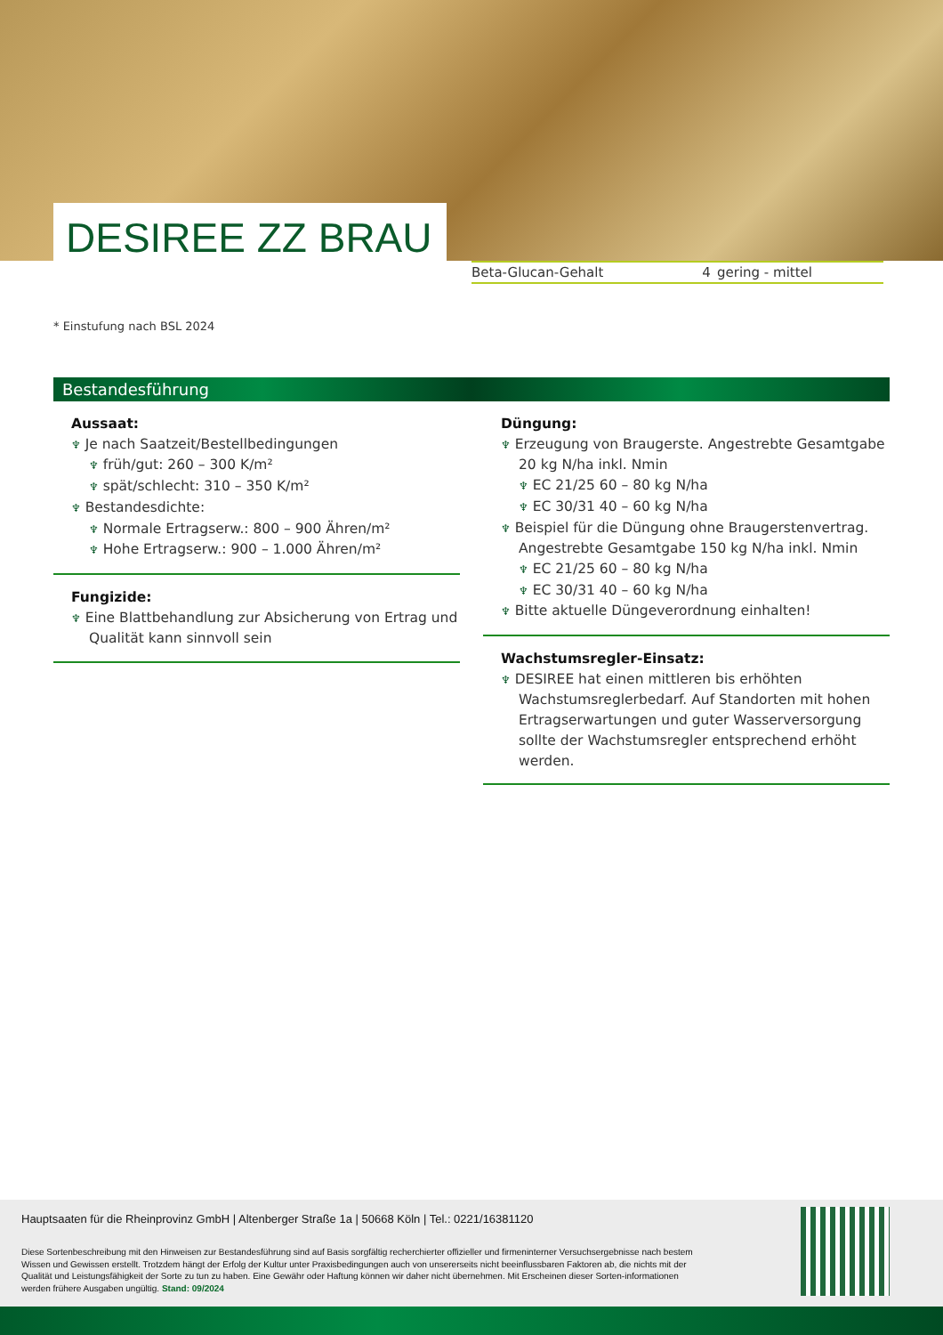DESIREE ZZ BRAU
| Beta-Glucan-Gehalt | 4 | gering - mittel |
* Einstufung nach BSL 2024
Bestandesführung
Aussaat:
♆ Je nach Saatzeit/Bestellbedingungen
♆ früh/gut: 260 – 300 K/m²
♆ spät/schlecht: 310 – 350 K/m²
♆ Bestandesdichte:
♆ Normale Ertragserw.: 800 – 900 Ähren/m²
♆ Hohe Ertragserw.: 900 – 1.000 Ähren/m²
Fungizide:
♆ Eine Blattbehandlung zur Absicherung von Ertrag und Qualität kann sinnvoll sein
Düngung:
♆ Erzeugung von Braugerste. Angestrebte Gesamtgabe 20 kg N/ha inkl. Nmin
♆ EC 21/25 60 – 80 kg N/ha
♆ EC 30/31 40 – 60 kg N/ha
♆ Beispiel für die Düngung ohne Braugerstenvertrag. Angestrebte Gesamtgabe 150 kg N/ha inkl. Nmin
♆ EC 21/25 60 – 80 kg N/ha
♆ EC 30/31 40 – 60 kg N/ha
♆ Bitte aktuelle Düngeverordnung einhalten!
Wachstumsregler-Einsatz:
♆ DESIREE hat einen mittleren bis erhöhten Wachstumsreglerbedarf. Auf Standorten mit hohen Ertragserwartungen und guter Wasserversorgung sollte der Wachstumsregler entsprechend erhöht werden.
Hauptsaaten für die Rheinprovinz GmbH | Altenberger Straße 1a | 50668 Köln | Tel.: 0221/16381120
Diese Sortenbeschreibung mit den Hinweisen zur Bestandesführung sind auf Basis sorgfältig recherchierter offizieller und firmeninterner Versuchsergebnisse nach bestem Wissen und Gewissen erstellt. Trotzdem hängt der Erfolg der Kultur unter Praxisbedingungen auch von unsererseits nicht beeinflussbaren Faktoren ab, die nichts mit der Qualität und Leistungsfähigkeit der Sorte zu tun zu haben. Eine Gewähr oder Haftung können wir daher nicht übernehmen. Mit Erscheinen dieser Sorten-informationen werden frühere Ausgaben ungültig. Stand: 09/2024